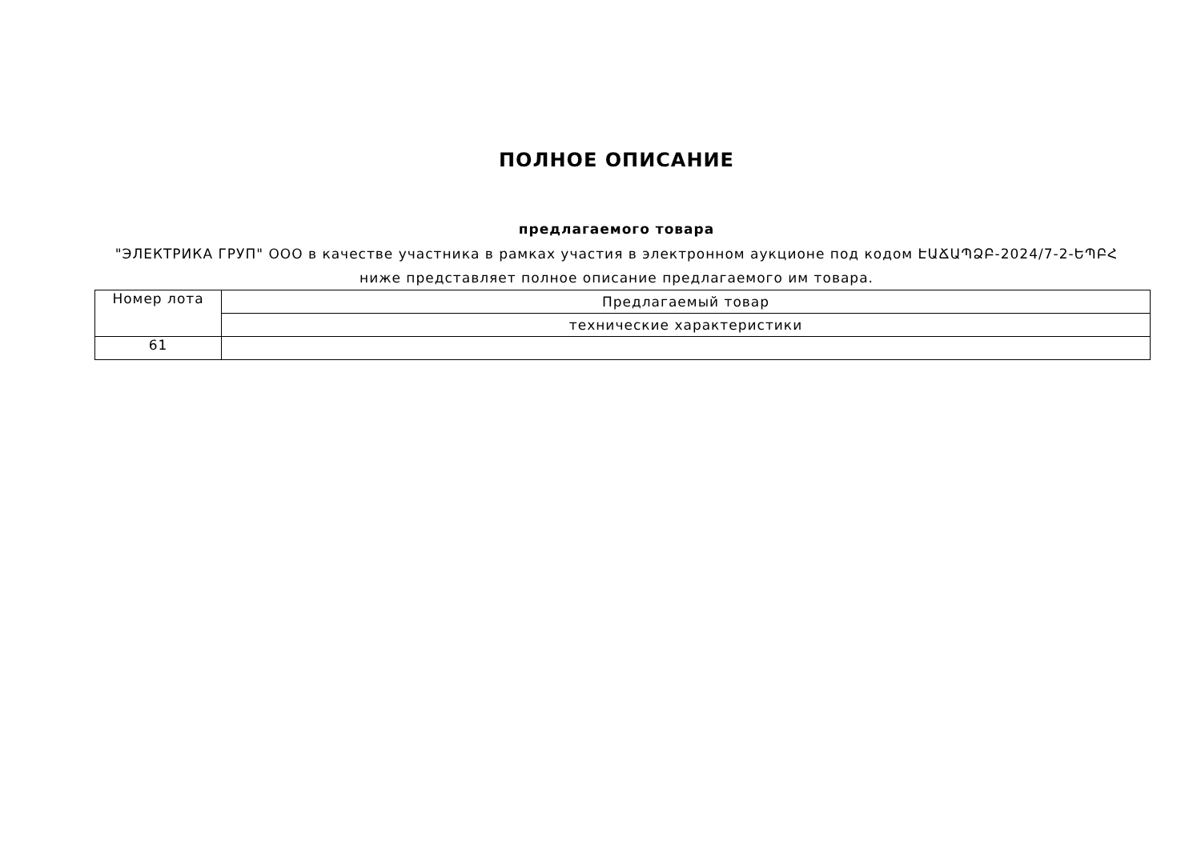ПОЛНОЕ ОПИСАНИЕ
предлагаемого товара
"ЭЛЕКТРИКА ГРУП" ООО в качестве участника в рамках участия в электронном аукционе под кодом ԷԱՃԱՊՁԲ-2024/7-2-ԵՊԲՀ
ниже представляет полное описание предлагаемого им товара.
| Номер лота | Предлагаемый товар |
| | технические характеристики |
| 61 | |